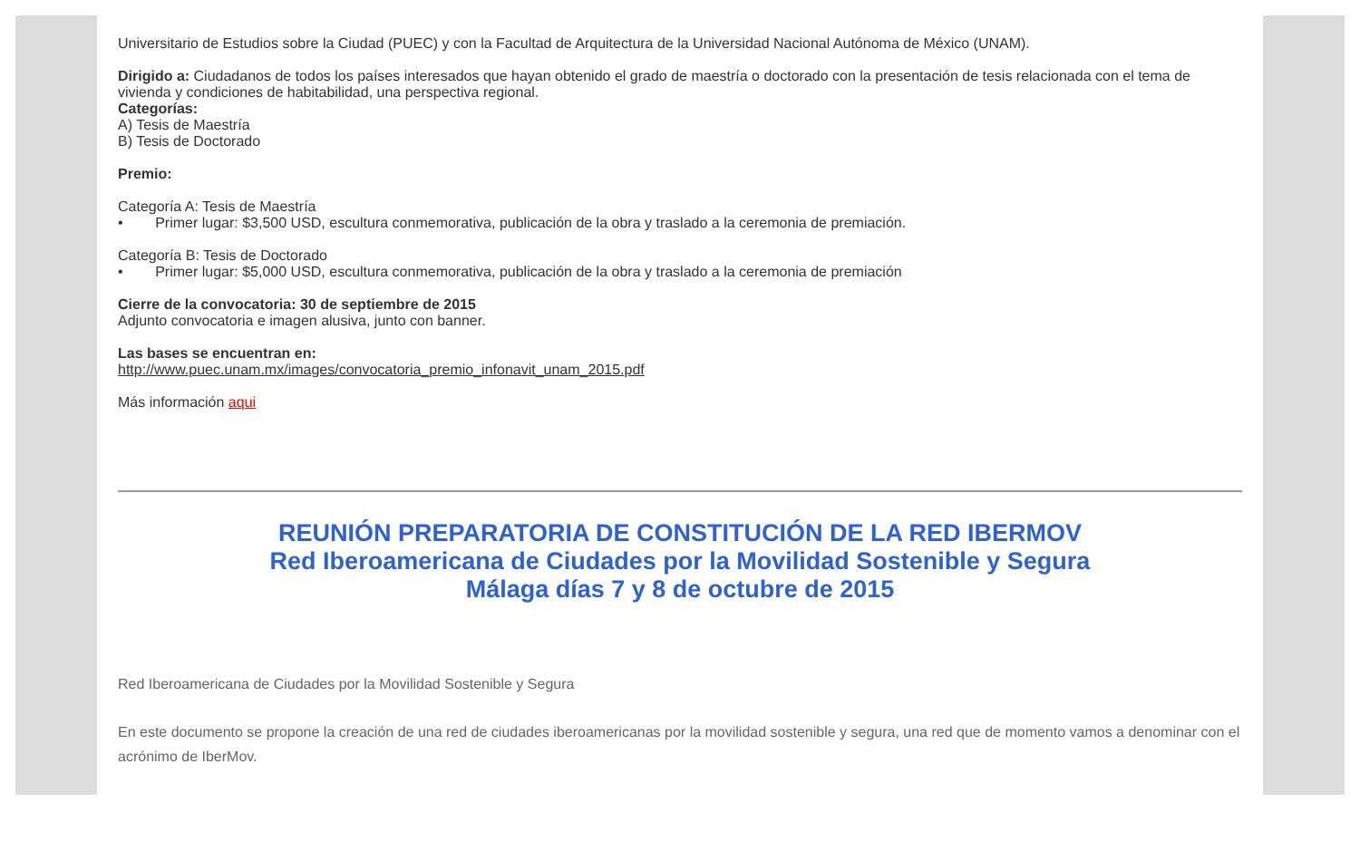Universitario de Estudios sobre la Ciudad (PUEC) y con la Facultad de Arquitectura de la Universidad Nacional Autónoma de México (UNAM).
Dirigido a: Ciudadanos de todos los países interesados que hayan obtenido el grado de maestría o doctorado con la presentación de tesis relacionada con el tema de vivienda y condiciones de habitabilidad, una perspectiva regional.
Categorías:
A) Tesis de Maestría
B) Tesis de Doctorado
Premio:
Categoría A: Tesis de Maestría
• Primer lugar: $3,500 USD, escultura conmemorativa, publicación de la obra y traslado a la ceremonia de premiación.
Categoría B: Tesis de Doctorado
• Primer lugar: $5,000 USD, escultura conmemorativa, publicación de la obra y traslado a la ceremonia de premiación
Cierre de la convocatoria: 30 de septiembre de 2015
Adjunto convocatoria e imagen alusiva, junto con banner.
Las bases se encuentran en:
http://www.puec.unam.mx/images/convocatoria_premio_infonavit_unam_2015.pdf
Más información aqui
REUNIÓN PREPARATORIA DE CONSTITUCIÓN DE LA RED IBERMOV
Red Iberoamericana de Ciudades por la Movilidad Sostenible y Segura
Málaga días 7 y 8 de octubre de 2015
Red Iberoamericana de Ciudades por la Movilidad Sostenible y Segura
En este documento se propone la creación de una red de ciudades iberoamericanas por la movilidad sostenible y segura, una red que de momento vamos a denominar con el acrónimo de IberMov.